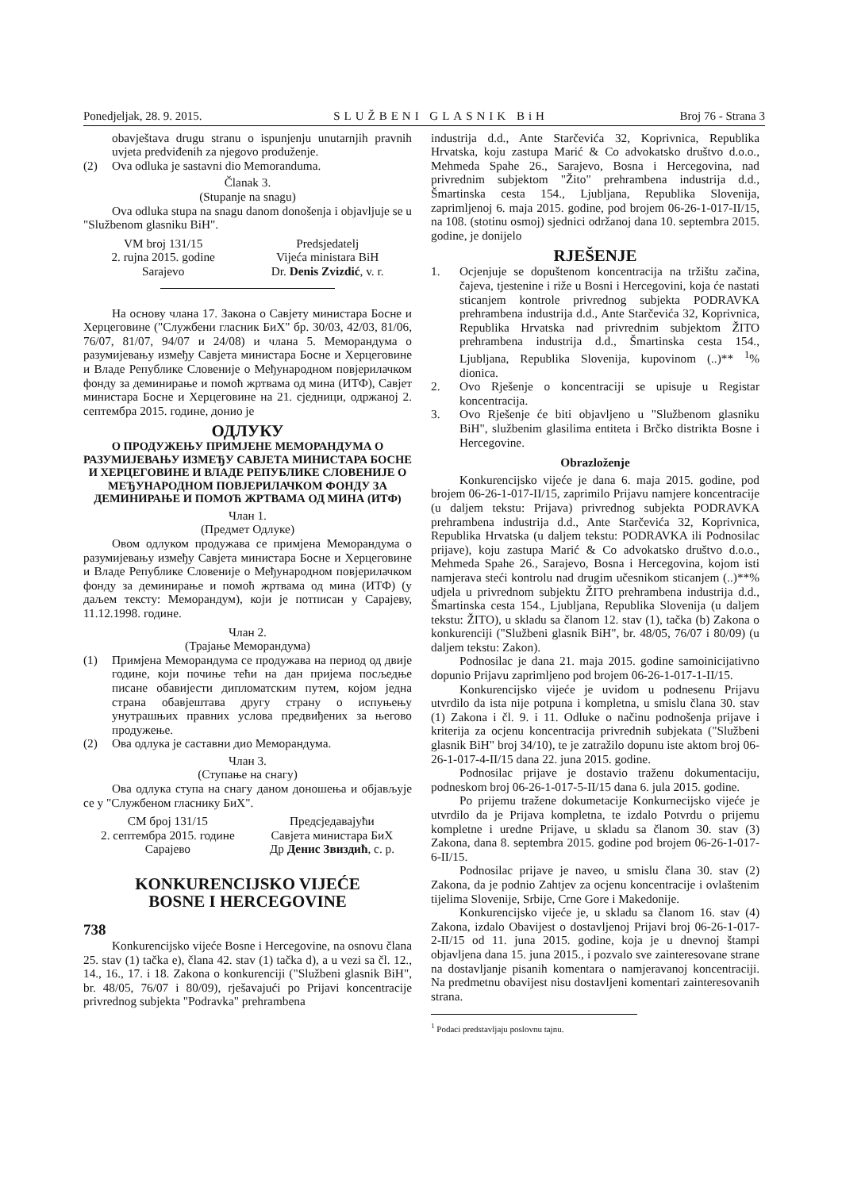Ponedjeljak, 28. 9. 2015. SLUŽBENI GLASNIK BiH Broj 76 - Strana 3
obavještava drugu stranu o ispunjenju unutarnjih pravnih uvjeta predviđenih za njegovo produženje.
(2) Ova odluka je sastavni dio Memoranduma.
Članak 3.
(Stupanje na snagu)
Ova odluka stupa na snagu danom donošenja i objavljuje se u "Službenom glasniku BiH".
VM broj 131/15
2. rujna 2015. godine
Sarajevo
Predsjedatelj
Vijeća ministara BiH
Dr. Denis Zvizdić, v. r.
На основу члана 17. Закона о Савјету министара Босне и Херцеговине ("Службени гласник БиХ" бр. 30/03, 42/03, 81/06, 76/07, 81/07, 94/07 и 24/08) и члана 5. Меморандума о разумијевању између Савјета министара Босне и Херцеговине и Владе Републике Словеније о Међународном повјерилачком фонду за деминирање и помоћ жртвама од мина (ИТФ), Савјет министара Босне и Херцеговине на 21. сједници, одржаној 2. септембра 2015. године, донио је
ОДЛУКУ
О ПРОДУЖЕЊУ ПРИМЈЕНЕ МЕМОРАНДУМА О РАЗУМИЈЕВАЊУ ИЗМЕЂУ САВЈЕТА МИНИСТАРА БОСНЕ И ХЕРЦЕГОВИНЕ И ВЛАДЕ РЕПУБЛИКЕ СЛОВЕНИЈЕ О МЕЂУНАРОДНОМ ПОВЈЕРИЛАЧКОМ ФОНДУ ЗА ДЕМИНИРАЊЕ И ПОМОЋ ЖРТВАМА ОД МИНА (ИТФ)
Члан 1.
(Предмет Одлуке)
Овом одлуком продужава се примјена Меморандума о разумијевању између Савјета министара Босне и Херцеговине и Владе Републике Словеније о Међународном повјерилачком фонду за деминирање и помоћ жртвама од мина (ИТФ) (у даљем тексту: Меморандум), који је потписан у Сарајеву, 11.12.1998. године.
Члан 2.
(Трајање Меморандума)
(1) Примјена Меморандума се продужава на период од двије године, који почиње тећи на дан пријема посљедње писане обавијести дипломатским путем, којом једна страна обавјештава другу страну о испуњењу унутрашњих правних услова предвиђених за његово продужење.
(2) Ова одлука је саставни дио Меморандума.
Члан 3.
(Ступање на снагу)
Ова одлука ступа на снагу даном доношења и објављује се у "Службеном гласнику БиХ".
СМ број 131/15
2. септембра 2015. године
Сарајево
Предсједавајући
Савјета министара БиХ
Др Денис Звиздић, с. р.
KONKURENCIJSKO VIJEĆE
BOSNE I HERCEGOVINE
738
Konkurencijsko vijeće Bosne i Hercegovine, na osnovu člana 25. stav (1) tačka e), člana 42. stav (1) tačka d), a u vezi sa čl. 12., 14., 16., 17. i 18. Zakona o konkurenciji ("Službeni glasnik BiH", br. 48/05, 76/07 i 80/09), rješavajući po Prijavi koncentracije privrednog subjekta "Podravka" prehrambena
industrija d.d., Ante Starčevića 32, Koprivnica, Republika Hrvatska, koju zastupa Marić & Co advokatsko društvo d.o.o., Mehmeda Spahe 26., Sarajevo, Bosna i Hercegovina, nad privrednim subjektom "Žito" prehrambena industrija d.d., Šmartinska cesta 154., Ljubljana, Republika Slovenija, zaprimljenoj 6. maja 2015. godine, pod brojem 06-26-1-017-II/15, na 108. (stotinu osmoj) sjednici održanoj dana 10. septembra 2015. godine, je donijelo
RJEŠENJE
1. Ocjenjuje se dopuštenom koncentracija na tržištu začina, čajeva, tjestenine i riže u Bosni i Hercegovini, koja će nastati sticanjem kontrole privrednog subjekta PODRAVKA prehrambena industrija d.d., Ante Starčevića 32, Koprivnica, Republika Hrvatska nad privrednim subjektom ŽITO prehrambena industrija d.d., Šmartinska cesta 154., Ljubljana, Republika Slovenija, kupovinom (..)** <sup>1</sup>% dionica.
2. Ovo Rješenje o koncentraciji se upisuje u Registar koncentracija.
3. Ovo Rješenje će biti objavljeno u "Službenom glasniku BiH", službenim glasilima entiteta i Brčko distrikta Bosne i Hercegovine.
Obrazloženje
Konkurencijsko vijeće je dana 6. maja 2015. godine, pod brojem 06-26-1-017-II/15, zaprimilo Prijavu namjere koncentracije (u daljem tekstu: Prijava) privrednog subjekta PODRAVKA prehrambena industrija d.d., Ante Starčevića 32, Koprivnica, Republika Hrvatska (u daljem tekstu: PODRAVKA ili Podnosilac prijave), koju zastupa Marić & Co advokatsko društvo d.o.o., Mehmeda Spahe 26., Sarajevo, Bosna i Hercegovina, kojom isti namjerava steći kontrolu nad drugim učesnikom sticanjem (..)**% udjela u privrednom subjektu ŽITO prehrambena industrija d.d., Šmartinska cesta 154., Ljubljana, Republika Slovenija (u daljem tekstu: ŽITO), u skladu sa članom 12. stav (1), tačka (b) Zakona o konkurenciji ("Službeni glasnik BiH", br. 48/05, 76/07 i 80/09) (u daljem tekstu: Zakon).
Podnosilac je dana 21. maja 2015. godine samoinicijativno dopunio Prijavu zaprimljeno pod brojem 06-26-1-017-1-II/15.
Konkurencijsko vijeće je uvidom u podnesenu Prijavu utvrdilo da ista nije potpuna i kompletna, u smislu člana 30. stav (1) Zakona i čl. 9. i 11. Odluke o načinu podnošenja prijave i kriterija za ocjenu koncentracija privrednih subjekata ("Službeni glasnik BiH" broj 34/10), te je zatražilo dopunu iste aktom broj 06-26-1-017-4-II/15 dana 22. juna 2015. godine.
Podnosilac prijave je dostavio traženu dokumentaciju, podneskom broj 06-26-1-017-5-II/15 dana 6. jula 2015. godine.
Po prijemu tražene dokumetacije Konkurnecijsko vijeće je utvrdilo da je Prijava kompletna, te izdalo Potvrdu o prijemu kompletne i uredne Prijave, u skladu sa članom 30. stav (3) Zakona, dana 8. septembra 2015. godine pod brojem 06-26-1-017-6-II/15.
Podnosilac prijave je naveo, u smislu člana 30. stav (2) Zakona, da je podnio Zahtjev za ocjenu koncentracije i ovlaštenim tijelima Slovenije, Srbije, Crne Gore i Makedonije.
Konkurencijsko vijeće je, u skladu sa članom 16. stav (4) Zakona, izdalo Obavijest o dostavljenoj Prijavi broj 06-26-1-017-2-II/15 od 11. juna 2015. godine, koja je u dnevnoj štampi objavljena dana 15. juna 2015., i pozvalo sve zainteresovane strane na dostavljanje pisanih komentara o namjeravanoj koncentraciji. Na predmetnu obavijest nisu dostavljeni komentari zainteresovanih strana.
<sup>1</sup> Podaci predstavljaju poslovnu tajnu.